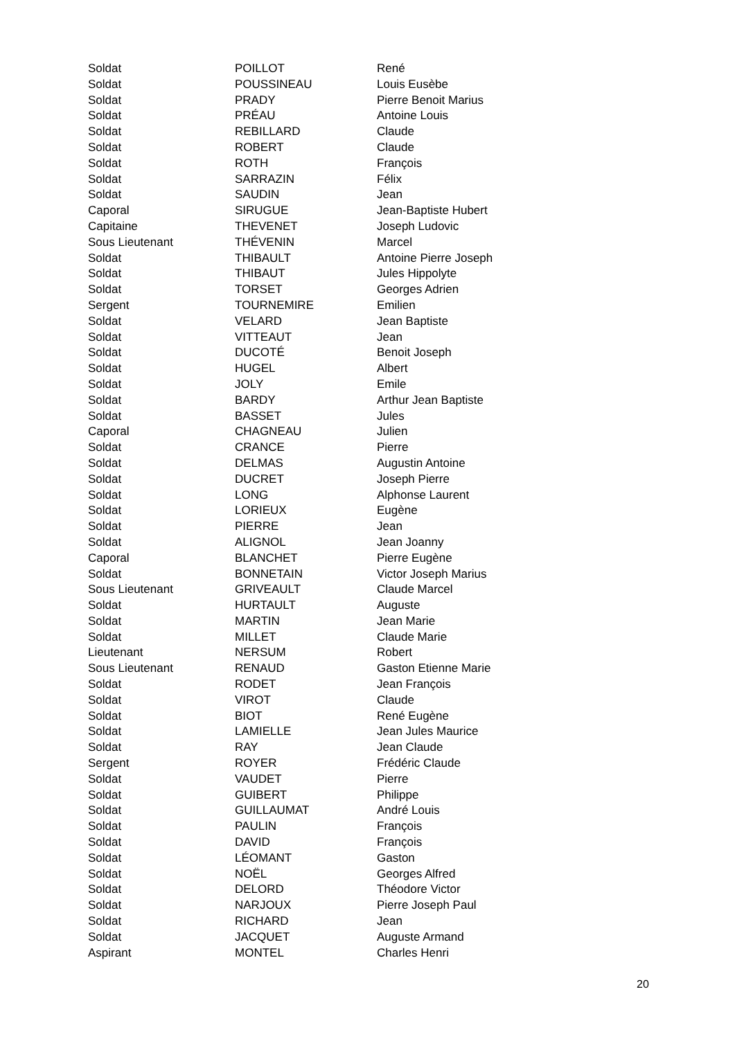| Soldat | POILLOT | René |
| Soldat | POUSSINEAU | Louis Eusèbe |
| Soldat | PRADY | Pierre Benoit Marius |
| Soldat | PRÉAU | Antoine Louis |
| Soldat | REBILLARD | Claude |
| Soldat | ROBERT | Claude |
| Soldat | ROTH | François |
| Soldat | SARRAZIN | Félix |
| Soldat | SAUDIN | Jean |
| Caporal | SIRUGUE | Jean-Baptiste Hubert |
| Capitaine | THEVENET | Joseph Ludovic |
| Sous Lieutenant | THÉVENIN | Marcel |
| Soldat | THIBAULT | Antoine Pierre Joseph |
| Soldat | THIBAUT | Jules Hippolyte |
| Soldat | TORSET | Georges Adrien |
| Sergent | TOURNEMIRE | Emilien |
| Soldat | VELARD | Jean Baptiste |
| Soldat | VITTEAUT | Jean |
| Soldat | DUCOTÉ | Benoit Joseph |
| Soldat | HUGEL | Albert |
| Soldat | JOLY | Emile |
| Soldat | BARDY | Arthur Jean Baptiste |
| Soldat | BASSET | Jules |
| Caporal | CHAGNEAU | Julien |
| Soldat | CRANCE | Pierre |
| Soldat | DELMAS | Augustin Antoine |
| Soldat | DUCRET | Joseph Pierre |
| Soldat | LONG | Alphonse Laurent |
| Soldat | LORIEUX | Eugène |
| Soldat | PIERRE | Jean |
| Soldat | ALIGNOL | Jean Joanny |
| Caporal | BLANCHET | Pierre Eugène |
| Soldat | BONNETAIN | Victor Joseph Marius |
| Sous Lieutenant | GRIVEAULT | Claude Marcel |
| Soldat | HURTAULT | Auguste |
| Soldat | MARTIN | Jean Marie |
| Soldat | MILLET | Claude Marie |
| Lieutenant | NERSUM | Robert |
| Sous Lieutenant | RENAUD | Gaston Etienne Marie |
| Soldat | RODET | Jean François |
| Soldat | VIROT | Claude |
| Soldat | BIOT | René Eugène |
| Soldat | LAMIELLE | Jean Jules Maurice |
| Soldat | RAY | Jean Claude |
| Sergent | ROYER | Frédéric Claude |
| Soldat | VAUDET | Pierre |
| Soldat | GUIBERT | Philippe |
| Soldat | GUILLAUMAT | André Louis |
| Soldat | PAULIN | François |
| Soldat | DAVID | François |
| Soldat | LÉOMANT | Gaston |
| Soldat | NOËL | Georges Alfred |
| Soldat | DELORD | Théodore Victor |
| Soldat | NARJOUX | Pierre Joseph Paul |
| Soldat | RICHARD | Jean |
| Soldat | JACQUET | Auguste Armand |
| Aspirant | MONTEL | Charles Henri |
20